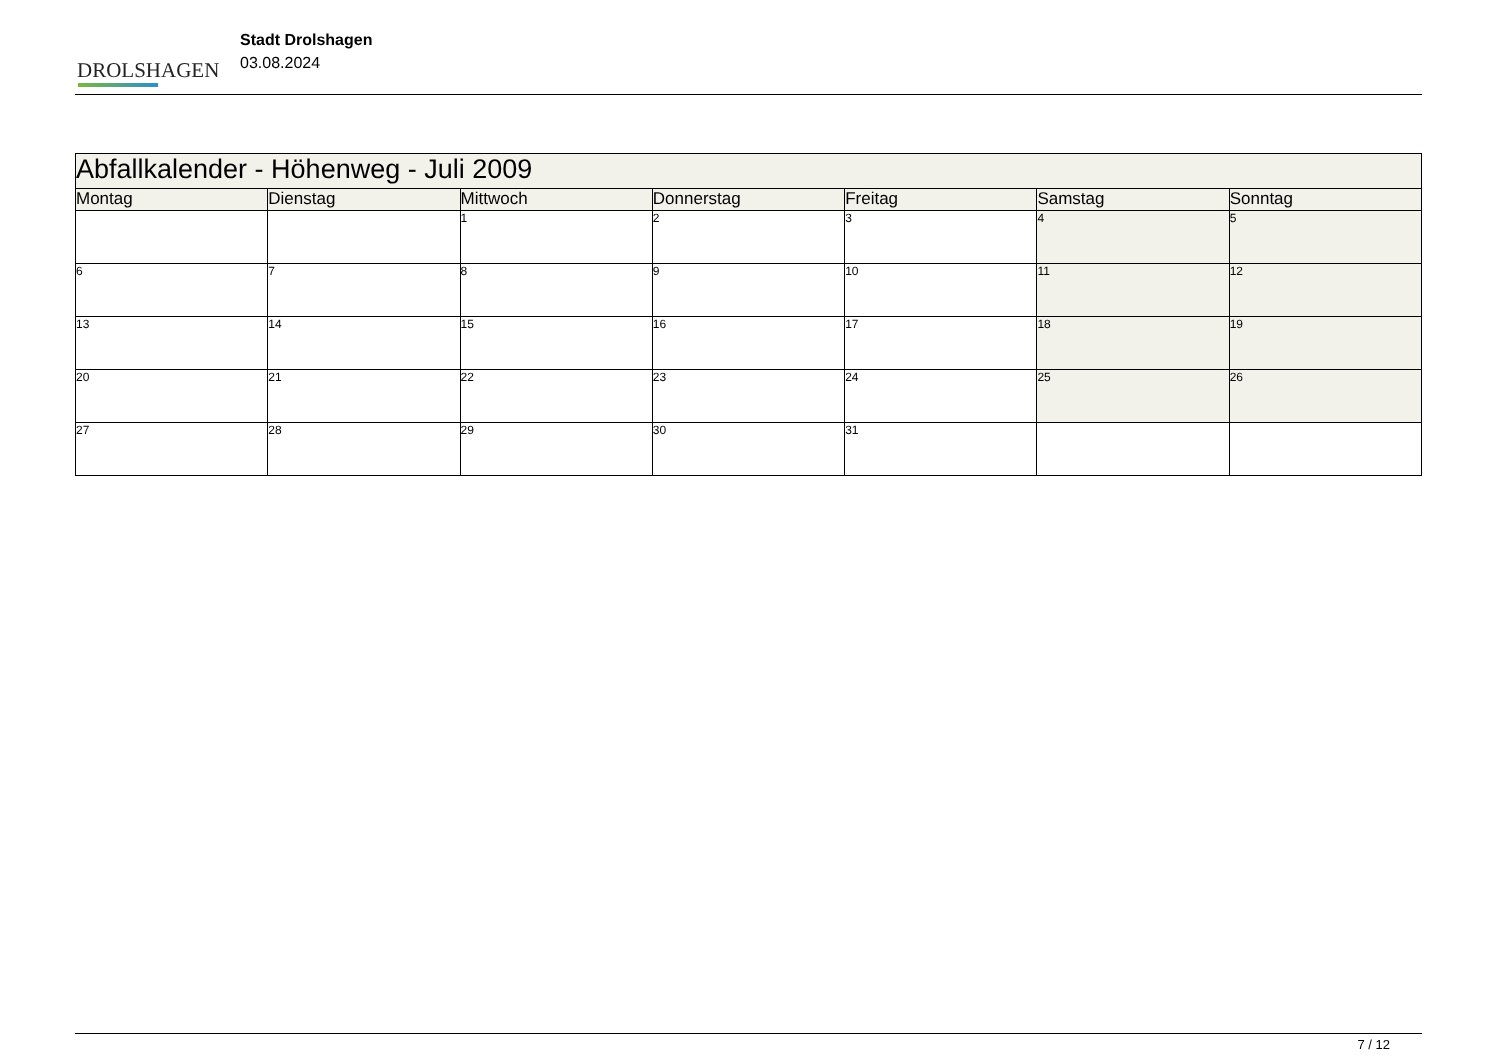DROLSHAGEN
Stadt Drolshagen
03.08.2024
| Abfallkalender - Höhenweg - Juli 2009 | | | | | | |
| --- | --- | --- | --- | --- | --- | --- |
| Montag | Dienstag | Mittwoch | Donnerstag | Freitag | Samstag | Sonntag |
| | | 1 | 2 | 3 | 4 | 5 |
| 6 | 7 | 8 | 9 | 10 | 11 | 12 |
| 13 | 14 | 15 | 16 | 17 | 18 | 19 |
| 20 | 21 | 22 | 23 | 24 | 25 | 26 |
| 27 | 28 | 29 | 30 | 31 | | |
7 / 12